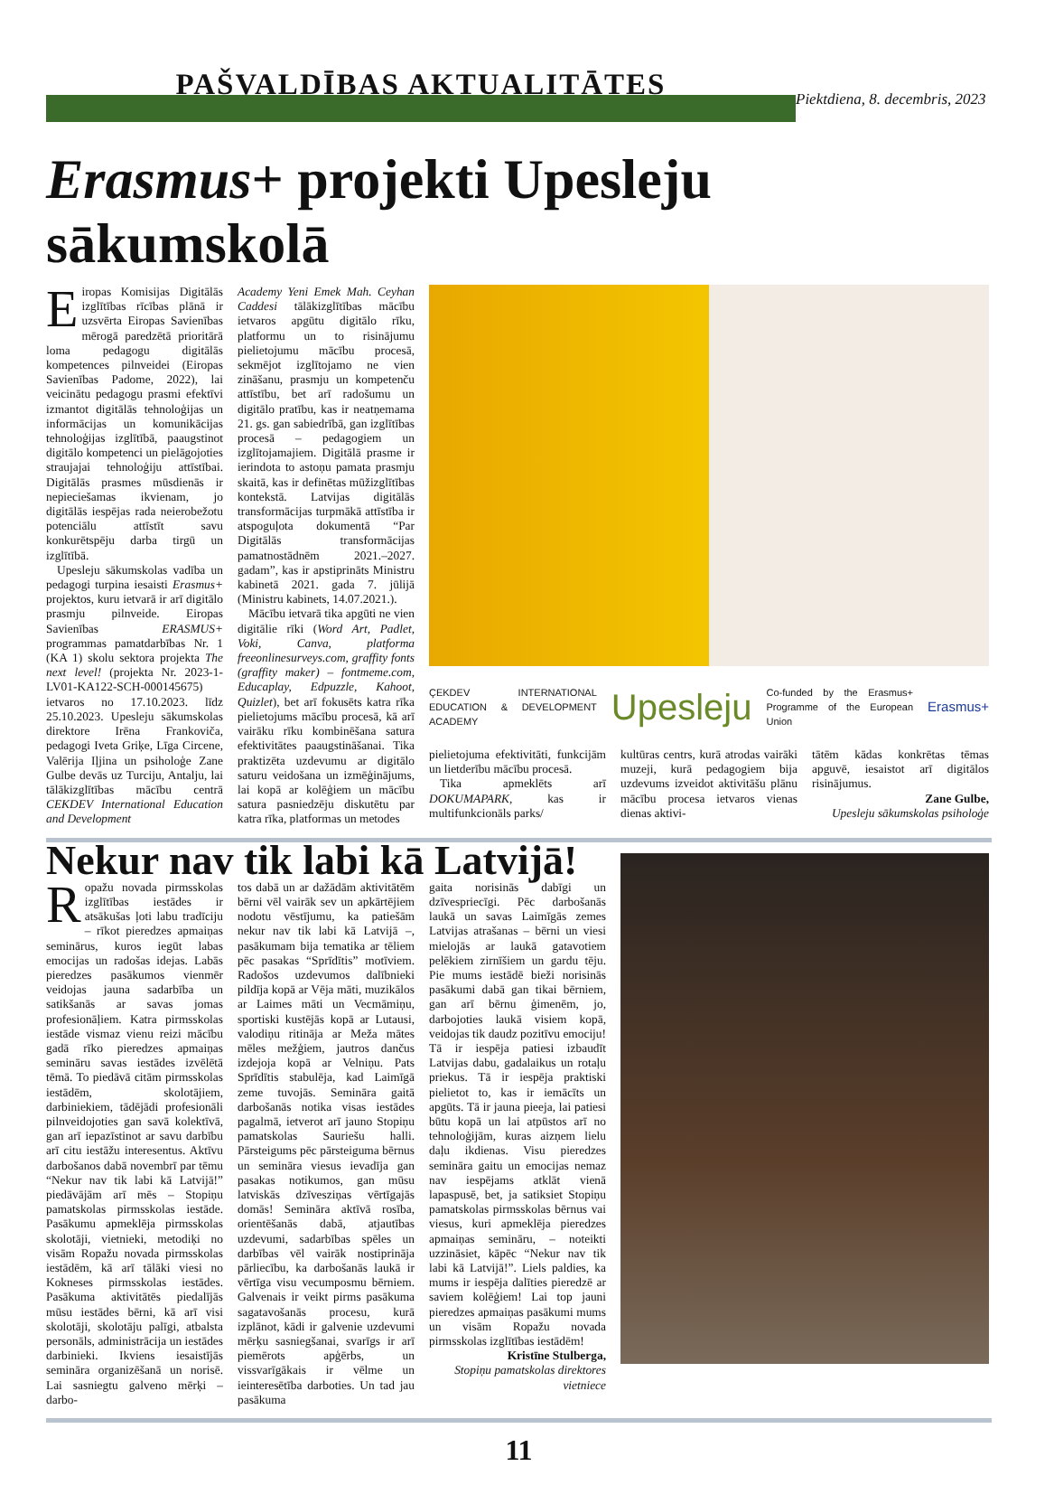PAŠVALDĪBAS AKTUALITĀTES
Piektdiena, 8. decembris, 2023
Erasmus+ projekti Upesleju sākumskolā
Eiropas Komisijas Digitālās izglītības rīcības plānā ir uzsvērta Eiropas Savienības mērogā paredzētā prioritārā loma pedagogu digitālās kompetences pilnveidei (Eiropas Savienības Padome, 2022), lai veicinātu pedagogu prasmi efektīvi izmantot digitālās tehnoloģijas un informācijas un komunikācijas tehnoloģijas izglītībā, paaugstinot digitālo kompetenci un pielāgojoties straujajai tehnoloģiju attīstībai. Digitālās prasmes mūsdienās ir nepieciešamas ikvienam, jo digitālās iespējas rada neierobežotu potenciālu attīstīt savu konkurētspēju darba tirgū un izglītībā.
Upesleju sākumskolas vadība un pedagogi turpina iesaisti Erasmus+ projektos, kuru ietvarā ir arī digitālo prasmju pilnveide. Eiropas Savienības ERASMUS+ programmas pamatdarbības Nr. 1 (KA 1) skolu sektora projekta The next level! (projekta Nr. 2023-1-LV01-KA122-SCH-000145675) ietvaros no 17.10.2023. līdz 25.10.2023. Upesleju sākumskolas direktore Irēna Frankoviča, pedagogi Iveta Griķe, Līga Circene, Valērija Iļjina un psiholoģe Zane Gulbe devās uz Turciju, Antalju, lai tālākizglītības mācību centrā CEKDEV International Education and Development
Academy Yeni Emek Mah. Ceyhan Caddesi tālākizglītības mācību ietvaros apgūtu digitālo rīku, platformu un to risinājumu pielietojumu mācību procesā, sekmējot izglītojamo ne vien zināšanu, prasmju un kompetenču attīstību, bet arī radošumu un digitālo pratību, kas ir neatņemama 21. gs. gan sabiedrībā, gan izglītības procesā – pedagogiem un izglītojamajiem. Digitālā prasme ir ierindota to astoņu pamata prasmju skaitā, kas ir definētas mūžizglītības kontekstā. Latvijas digitālās transformācijas turpmākā attīstība ir atspoguļota dokumentā “Par Digitālās transformācijas pamatnostādnēm 2021.–2027. gadam”, kas ir apstiprināts Ministru kabinetā 2021. gada 7. jūlijā (Ministru kabinets, 14.07.2021.).
Mācību ietvarā tika apgūti ne vien digitālie rīki (Word Art, Padlet, Voki, Canva, platforma freeonlinesurveys.com, graffity fonts (graffity maker) – fontmeme.com, Educaplay, Edpuzzle, Kahoot, Quizlet), bet arī fokusēts katra rīka pielietojums mācību procesā, kā arī vairāku rīku kombinēšana satura efektivitātes paaugstināšanai. Tika praktizēta uzdevumu ar digitālo saturu veidošana un izmēģinājums, lai kopā ar kolēģiem un mācību satura pasniedzēju diskutētu par katra rīka, platformas un metodes
ÇEKDEV INTERNATIONAL EDUCATION & DEVELOPMENT ACADEMY Upesleju Co-funded by the Erasmus+ Programme of the European Union Erasmus+
pielietojuma efektivitāti, funkcijām un lietderību mācību procesā.
Tika apmeklēts arī DOKUMAPARK, kas ir multifunkcionāls parks/
kultūras centrs, kurā atrodas vairāki muzeji, kurā pedagogiem bija uzdevums izveidot aktivitāšu plānu mācību procesa ietvaros vienas dienas aktivi-
tātēm kādas konkrētas tēmas apguvē, iesaistot arī digitālos risinājumus.
Zane Gulbe,
Upesleju sākumskolas psiholoģe
Nekur nav tik labi kā Latvijā!
Ropažu novada pirmsskolas izglītības iestādes ir atsākušas ļoti labu tradīciju – rīkot pieredzes apmaiņas seminārus, kuros iegūt labas emocijas un radošas idejas. Labās pieredzes pasākumos vienmēr veidojas jauna sadarbība un satikšanās ar savas jomas profesionāļiem. Katra pirmsskolas iestāde vismaz vienu reizi mācību gadā rīko pieredzes apmaiņas semināru savas iestādes izvēlētā tēmā. To piedāvā citām pirmsskolas iestādēm, skolotājiem, darbiniekiem, tādējādi profesionāli pilnveidojoties gan savā kolektīvā, gan arī iepazīstinot ar savu darbību arī citu iestāžu interesentus. Aktīvu darbošanos dabā novembrī par tēmu “Nekur nav tik labi kā Latvijā!” piedāvājām arī mēs – Stopiņu pamatskolas pirmsskolas iestāde. Pasākumu apmeklēja pirmsskolas skolotāji, vietnieki, metodiķi no visām Ropažu novada pirmsskolas iestādēm, kā arī tālāki viesi no Kokneses pirmsskolas iestādes. Pasākuma aktivitātēs piedalījās mūsu iestādes bērni, kā arī visi skolotāji, skolotāju palīgi, atbalsta personāls, administrācija un iestādes darbinieki. Ikviens iesaistījās semināra organizēšanā un norisē. Lai sasniegtu galveno mērķi – darbo-
tos dabā un ar dažādām aktivitātēm bērni vēl vairāk sev un apkārtējiem nodotu vēstījumu, ka patiešām nekur nav tik labi kā Latvijā –, pasākumam bija tematika ar tēliem pēc pasakas “Sprīdītis” motīviem. Radošos uzdevumos dalībnieki pildīja kopā ar Vēja māti, muzikālos ar Laimes māti un Vecmāmiņu, sportiski kustējās kopā ar Lutausi, valodiņu ritināja ar Meža mātes mēles mežģiem, jautros dančus izdejoja kopā ar Velniņu. Pats Sprīdītis stabulēja, kad Laimīgā zeme tuvojās. Semināra gaitā darbošanās notika visas iestādes pagalmā, ietverot arī jauno Stopiņu pamatskolas Sauriešu halli. Pārsteigums pēc pārsteiguma bērnus un semināra viesus ievadīja gan pasakas notikumos, gan mūsu latviskās dzīvesziņas vērtīgajās domās! Semināra aktīvā rosība, orientēšanās dabā, atjautības uzdevumi, sadarbības spēles un darbības vēl vairāk nostiprināja pārliecību, ka darbošanās laukā ir vērtīga visu vecumposmu bērniem. Galvenais ir veikt pirms pasākuma sagatavošanās procesu, kurā izplānot, kādi ir galvenie uzdevumi mērķu sasniegšanai, svarīgs ir arī piemērots apģērbs, un vissvarīgākais ir vēlme un ieinteresētība darboties. Un tad jau pasākuma
gaita norisinās dabīgi un dzīvespriecīgi. Pēc darbošanās laukā un savas Laimīgās zemes Latvijas atrašanas – bērni un viesi mielojās ar laukā gatavotiem pelēkiem zirnīšiem un gardu tēju. Pie mums iestādē bieži norisinās pasākumi dabā gan tikai bērniem, gan arī bērnu ģimenēm, jo, darbojoties laukā visiem kopā, veidojas tik daudz pozitīvu emociju! Tā ir iespēja patiesi izbaudīt Latvijas dabu, gadalaikus un rotaļu priekus. Tā ir iespēja praktiski pielietot to, kas ir iemācīts un apgūts. Tā ir jauna pieeja, lai patiesi būtu kopā un lai atpūstos arī no tehnoloģijām, kuras aizņem lielu daļu ikdienas. Visu pieredzes semināra gaitu un emocijas nemaz nav iespējams atklāt vienā lapaspusē, bet, ja satiksiet Stopiņu pamatskolas pirmsskolas bērnus vai viesus, kuri apmeklēja pieredzes apmaiņas semināru, – noteikti uzzināsiet, kāpēc “Nekur nav tik labi kā Latvijā!”. Liels paldies, ka mums ir iespēja dalīties pieredzē ar saviem kolēģiem! Lai top jauni pieredzes apmaiņas pasākumi mums un visām Ropažu novada pirmsskolas izglītības iestādēm!
Kristīne Stulberga,
Stopiņu pamatskolas direktores vietniece
11